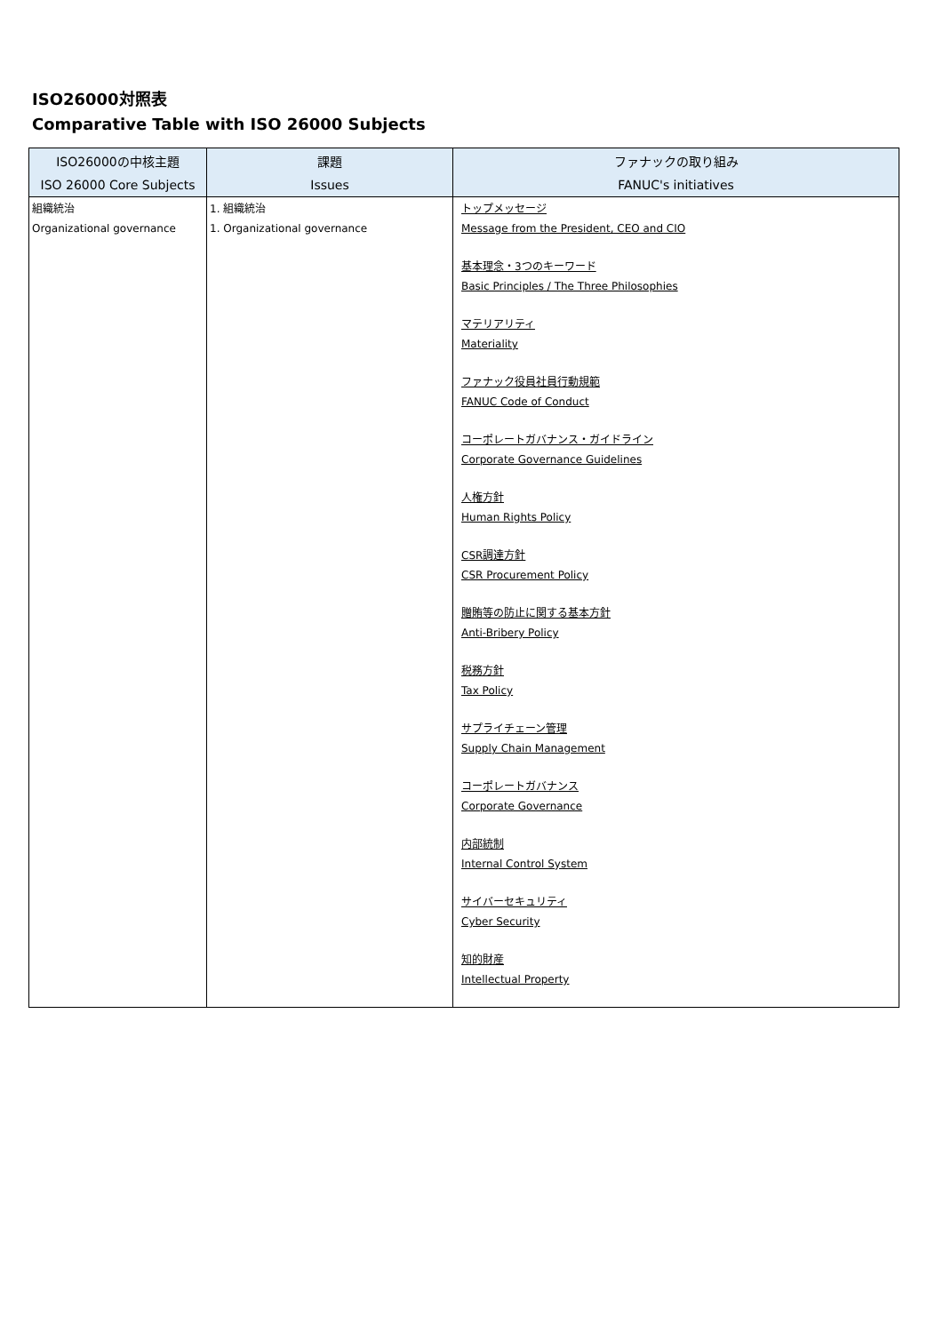ISO26000対照表
Comparative Table with ISO 26000 Subjects
| ISO26000の中核主題 | 課題 | ファナックの取り組み |
| --- | --- | --- |
| ISO 26000 Core Subjects | Issues | FANUC's initiatives |
| 組織統治 Organizational governance | 1. 組織統治 1. Organizational governance | トップメッセージ Message from the President, CEO and CIO 基本理念・3つのキーワード Basic Principles / The Three Philosophies マテリアリティ Materiality ファナック役員社員行動規範 FANUC Code of Conduct コーポレートガバナンス・ガイドライン Corporate Governance Guidelines 人権方針 Human Rights Policy CSR調達方針 CSR Procurement Policy 贈賄等の防止に関する基本方針 Anti-Bribery Policy 税務方針 Tax Policy サプライチェーン管理 Supply Chain Management コーポレートガバナンス Corporate Governance 内部統制 Internal Control System サイバーセキュリティ Cyber Security 知的財産 Intellectual Property |